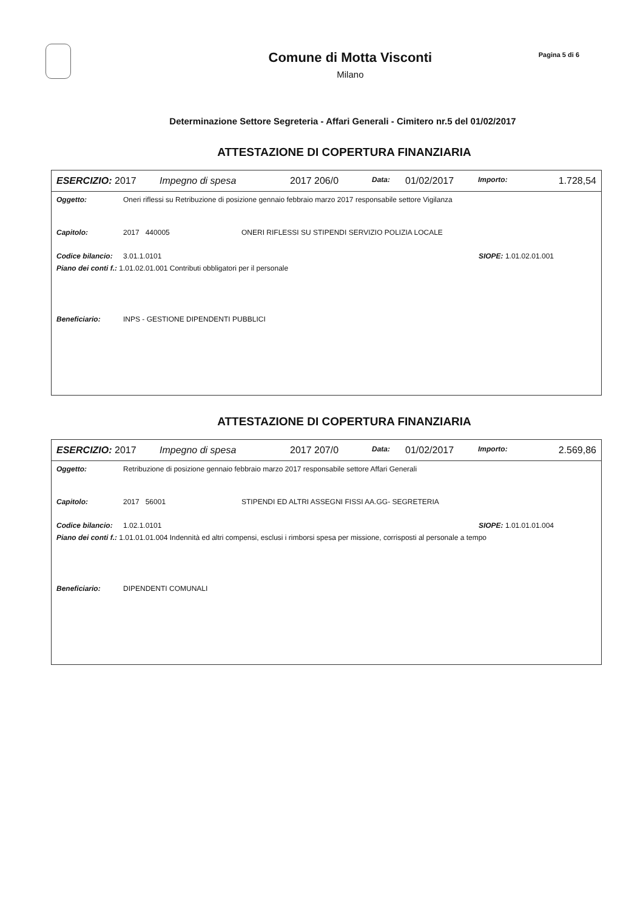Comune di Motta Visconti
Milano
Pagina 5 di 6
Determinazione Settore Segreteria - Affari Generali - Cimitero nr.5 del 01/02/2017
ATTESTAZIONE DI COPERTURA FINANZIARIA
ESERCIZIO: 2017 Impegno di spesa 2017 206/0 Data: 01/02/2017 Importo: 1.728,54
Oggetto: Oneri riflessi su Retribuzione di posizione gennaio febbraio marzo 2017 responsabile settore Vigilanza
Capitolo: 2017 440005 ONERI RIFLESSI SU STIPENDI SERVIZIO POLIZIA LOCALE
Codice bilancio: 3.01.1.0101 SIOPE: 1.01.02.01.001
Piano dei conti f.: 1.01.02.01.001 Contributi obbligatori per il personale
Beneficiario: INPS - GESTIONE DIPENDENTI PUBBLICI
ATTESTAZIONE DI COPERTURA FINANZIARIA
ESERCIZIO: 2017 Impegno di spesa 2017 207/0 Data: 01/02/2017 Importo: 2.569,86
Oggetto: Retribuzione di posizione gennaio febbraio marzo 2017 responsabile settore Affari Generali
Capitolo: 2017 56001 STIPENDI ED ALTRI ASSEGNI FISSI AA.GG- SEGRETERIA
Codice bilancio: 1.02.1.0101 SIOPE: 1.01.01.01.004
Piano dei conti f.: 1.01.01.01.004 Indennità ed altri compensi, esclusi i rimborsi spesa per missione, corrisposti al personale a tempo
Beneficiario: DIPENDENTI COMUNALI